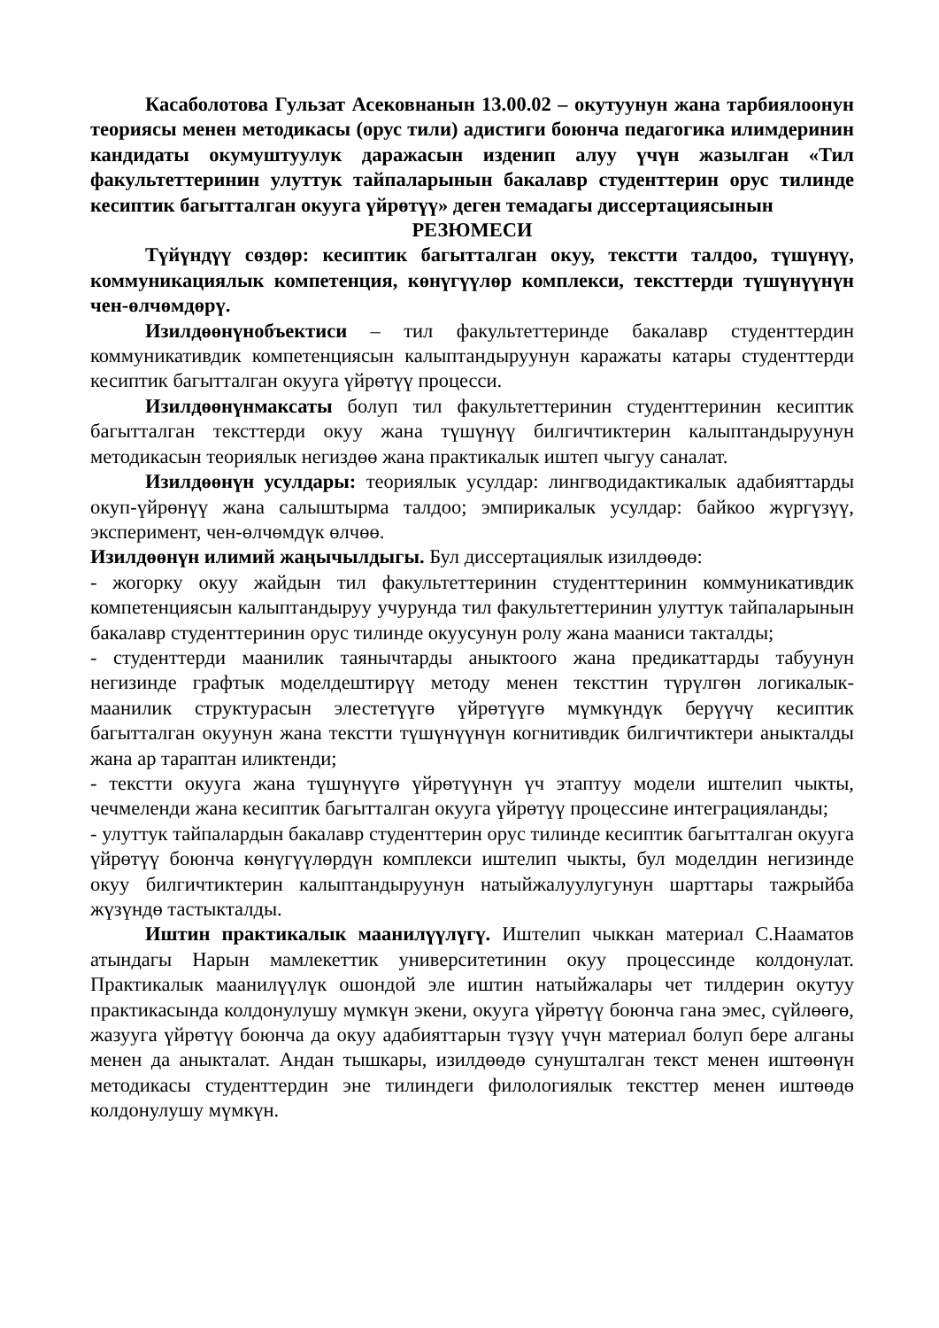Касаболотова Гульзат Асековнанын 13.00.02 – окутуунун жана тарбиялоонун теориясы менен методикасы (орус тили) адистиги боюнча педагогика илимдеринин кандидаты окумуштуулук даражасын изденип алуу үчүн жазылган «Тил факультеттеринин улуттук тайпаларынын бакалавр студенттерин орус тилинде кесиптик багытталган окууга үйрөтүү» деген темадагы диссертациясынын
РЕЗЮМЕСИ
Түйүндүү сөздөр: кесиптик багытталган окуу, текстти талдоо, түшүнүү, коммуникациялык компетенция, көнүгүүлөр комплекси, тексттерди түшүнүүнүн чен-өлчөмдөрү.
Изилдөөнүнобъектиси – тил факультеттеринде бакалавр студенттердин коммуникативдик компетенциясын калыптандыруунун каражаты катары студенттерди кесиптик багытталган окууга үйрөтүү процесси.
Изилдөөнүнмаксаты болуп тил факультеттеринин студенттеринин кесиптик багытталган тексттерди окуу жана түшүнүү билгичтиктерин калыптандыруунун методикасын теориялык негиздөө жана практикалык иштеп чыгуу саналат.
Изилдөөнүн усулдары: теориялык усулдар: лингводидактикалык адабияттарды окуп-үйрөнүү жана салыштырма талдоо; эмпирикалык усулдар: байкоо жүргүзүү, эксперимент, чен-өлчөмдүк өлчөө.
Изилдөөнүн илимий жаңычылдыгы. Бул диссертациялык изилдөөдө:
- жогорку окуу жайдын тил факультеттеринин студенттеринин коммуникативдик компетенциясын калыптандыруу учурунда тил факультеттеринин улуттук тайпаларынын бакалавр студенттеринин орус тилинде окуусунун ролу жана мааниси такталды;
- студенттерди маанилик таянычтарды аныктоого жана предикаттарды табуунун негизинде графтык моделдештирүү методу менен тексттин түрүлгөн логикалык-маанилик структурасын элестетүүгө үйрөтүүгө мүмкүндүк берүүчү кесиптик багытталган окуунун жана текстти түшүнүүнүн когнитивдик билгичтиктери аныкталды жана ар тараптан иликтенди;
- текстти окууга жана түшүнүүгө үйрөтүүнүн үч этаптуу модели иштелип чыкты, чечмеленди жана кесиптик багытталган окууга үйрөтүү процессине интеграцияланды;
- улуттук тайпалардын бакалавр студенттерин орус тилинде кесиптик багытталган окууга үйрөтүү боюнча көнүгүүлөрдүн комплекси иштелип чыкты, бул моделдин негизинде окуу билгичтиктерин калыптандыруунун натыйжалуулугунун шарттары тажрыйба жүзүндө тастыкталды.
Иштин практикалык маанилүүлүгү. Иштелип чыккан материал С.Нааматов атындагы Нарын мамлекеттик университетинин окуу процессинде колдонулат. Практикалык маанилүүлүк ошондой эле иштин натыйжалары чет тилдерин окутуу практикасында колдонулушу мүмкүн экени, окууга үйрөтүү боюнча гана эмес, сүйлөөгө, жазууга үйрөтүү боюнча да окуу адабияттарын түзүү үчүн материал болуп бере алганы менен да аныкталат. Андан тышкары, изилдөөдө сунушталган текст менен иштөөнүн методикасы студенттердин эне тилиндеги филологиялык тексттер менен иштөөдө колдонулушу мүмкүн.